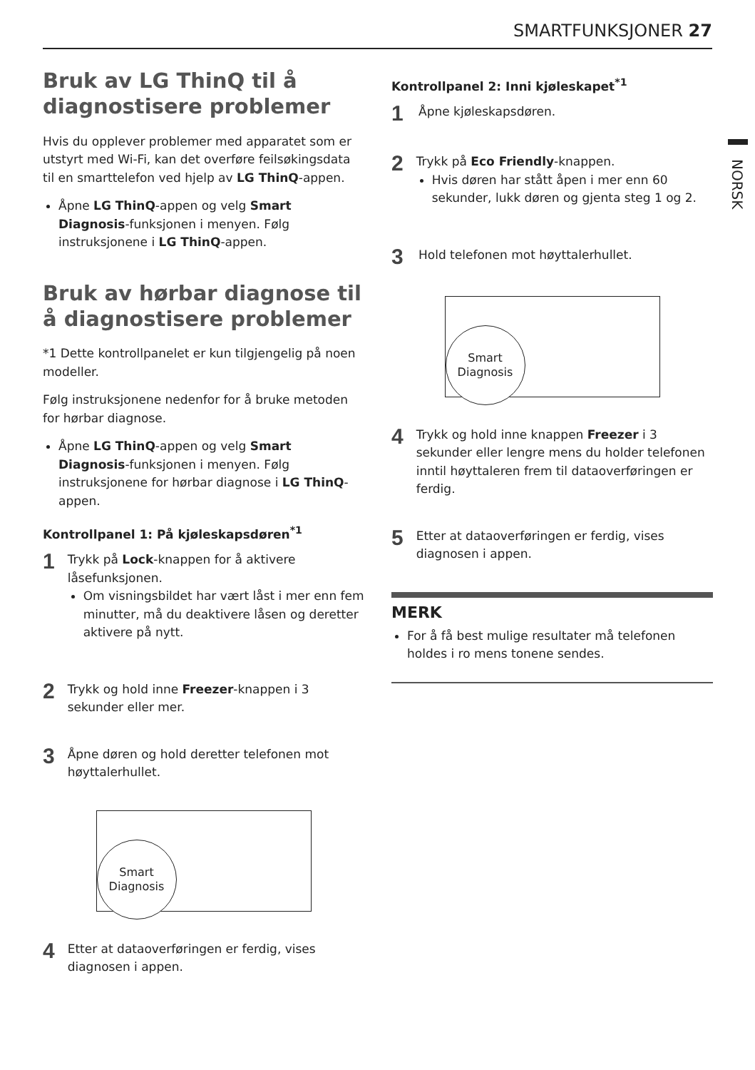SMARTFUNKSJONER 27
NORSK
Bruk av LG ThinQ til å diagnostisere problemer
Hvis du opplever problemer med apparatet som er utstyrt med Wi-Fi, kan det overføre feilsøkingsdata til en smarttelefon ved hjelp av LG ThinQ-appen.
Åpne LG ThinQ-appen og velg Smart Diagnosis-funksjonen i menyen. Følg instruksjonene i LG ThinQ-appen.
Bruk av hørbar diagnose til å diagnostisere problemer
*1 Dette kontrollpanelet er kun tilgjengelig på noen modeller.
Følg instruksjonene nedenfor for å bruke metoden for hørbar diagnose.
Åpne LG ThinQ-appen og velg Smart Diagnosis-funksjonen i menyen. Følg instruksjonene for hørbar diagnose i LG ThinQ-appen.
Kontrollpanel 1: På kjøleskapsdøren<sup>*1</sup>
1
Trykk på Lock-knappen for å aktivere låsefunksjonen.
Om visningsbildet har vært låst i mer enn fem minutter, må du deaktivere låsen og deretter aktivere på nytt.
2
Trykk og hold inne Freezer-knappen i 3 sekunder eller mer.
3
Åpne døren og hold deretter telefonen mot høyttalerhullet.
Smart
Diagnosis
4
Etter at dataoverføringen er ferdig, vises diagnosen i appen.
Kontrollpanel 2: Inni kjøleskapet<sup>*1</sup>
1
Åpne kjøleskapsdøren.
2
Trykk på Eco Friendly-knappen.
Hvis døren har stått åpen i mer enn 60 sekunder, lukk døren og gjenta steg 1 og 2.
3
Hold telefonen mot høyttalerhullet.
Smart
Diagnosis
4
Trykk og hold inne knappen Freezer i 3 sekunder eller lengre mens du holder telefonen inntil høyttaleren frem til dataoverføringen er ferdig.
5
Etter at dataoverføringen er ferdig, vises diagnosen i appen.
MERK
For å få best mulige resultater må telefonen holdes i ro mens tonene sendes.